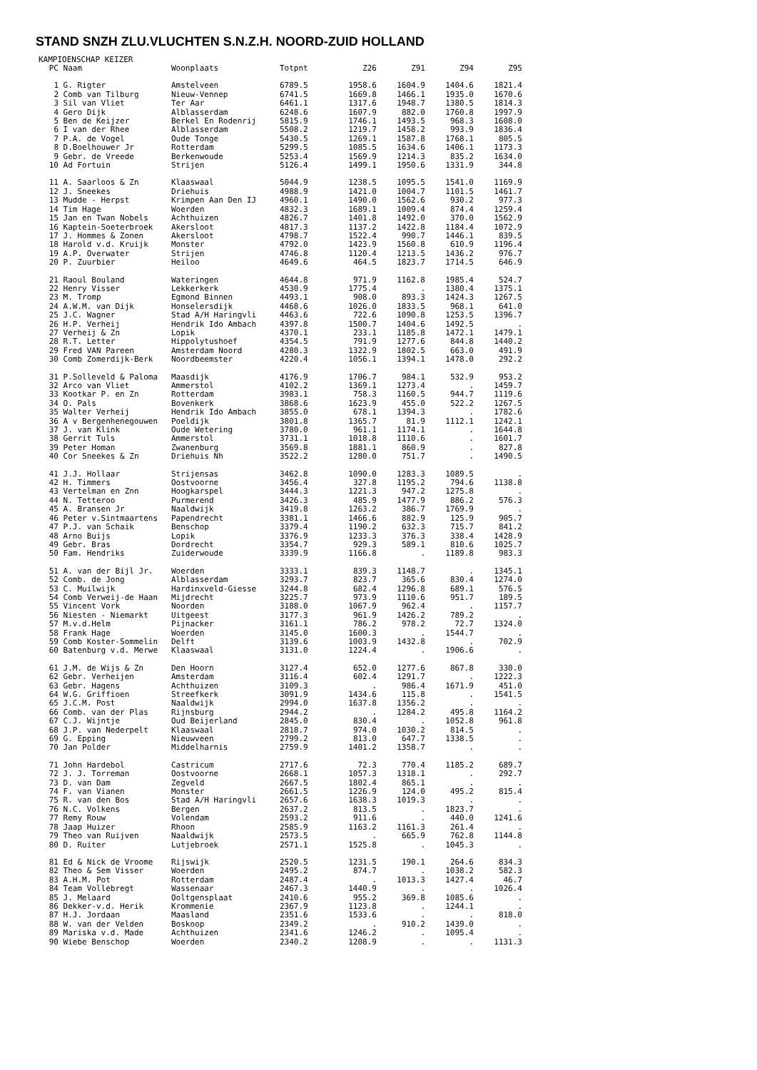STAND SNZH ZLU.VLUCHTEN S.N.Z.H. NOORD-ZUID HOLLAND
KAMPIOENSCHAP KEIZER
| PC | Naam | Woonplaats | Totpnt | Z26 | Z91 | Z94 | Z95 |
| --- | --- | --- | --- | --- | --- | --- | --- |
| 1 | G. Rigter | Amstelveen | 6789.5 | 1958.6 | 1604.9 | 1404.6 | 1821.4 |
| 2 | Comb van Tilburg | Nieuw-Vennep | 6741.5 | 1669.8 | 1466.1 | 1935.0 | 1670.6 |
| 3 | Sil van Vliet | Ter Aar | 6461.1 | 1317.6 | 1948.7 | 1380.5 | 1814.3 |
| 4 | Gero Dijk | Alblasserdam | 6248.6 | 1607.9 | 882.0 | 1760.8 | 1997.9 |
| 5 | Ben de Keijzer | Berkel En Rodenrij | 5815.9 | 1746.1 | 1493.5 | 968.3 | 1608.0 |
| 6 | I van der Rhee | Alblasserdam | 5508.2 | 1219.7 | 1458.2 | 993.9 | 1836.4 |
| 7 | P.A. de Vogel | Oude Tonge | 5430.5 | 1269.1 | 1587.8 | 1768.1 | 805.5 |
| 8 | D.Boelhouwer Jr | Rotterdam | 5299.5 | 1085.5 | 1634.6 | 1406.1 | 1173.3 |
| 9 | Gebr. de Vreede | Berkenwoude | 5253.4 | 1569.9 | 1214.3 | 835.2 | 1634.0 |
| 10 | Ad Fortuin | Strijen | 5126.4 | 1499.1 | 1950.6 | 1331.9 | 344.8 |
| 11 | A. Saarloos & Zn | Klaaswaal | 5044.9 | 1238.5 | 1095.5 | 1541.0 | 1169.9 |
| 12 | J. Sneekes | Driehuis | 4988.9 | 1421.0 | 1004.7 | 1101.5 | 1461.7 |
| 13 | Mudde - Herpst | Krimpen Aan Den IJ | 4960.1 | 1490.0 | 1562.6 | 930.2 | 977.3 |
| 14 | Tim Hage | Woerden | 4832.3 | 1689.1 | 1009.4 | 874.4 | 1259.4 |
| 15 | Jan en Twan Nobels | Achthuizen | 4826.7 | 1401.8 | 1492.0 | 370.0 | 1562.9 |
| 16 | Kaptein-Soeterbroek | Akersloot | 4817.3 | 1137.2 | 1422.8 | 1184.4 | 1072.9 |
| 17 | J. Hommes & Zonen | Akersloot | 4798.7 | 1522.4 | 990.7 | 1446.1 | 839.5 |
| 18 | Harold v.d. Kruijk | Monster | 4792.0 | 1423.9 | 1560.8 | 610.9 | 1196.4 |
| 19 | A.P. Overwater | Strijen | 4746.8 | 1120.4 | 1213.5 | 1436.2 | 976.7 |
| 20 | P. Zuurbier | Heiloo | 4649.6 | 464.5 | 1823.7 | 1714.5 | 646.9 |
| 21 | Raoul Bouland | Wateringen | 4644.8 | 971.9 | 1162.8 | 1985.4 | 524.7 |
| 22 | Henry Visser | Lekkerkerk | 4530.9 | 1775.4 | . | 1380.4 | 1375.1 |
| 23 | M. Tromp | Egmond Binnen | 4493.1 | 908.0 | 893.3 | 1424.3 | 1267.5 |
| 24 | A.W.M. van Dijk | Honselersdijk | 4468.6 | 1026.0 | 1833.5 | 968.1 | 641.0 |
| 25 | J.C. Wagner | Stad A/H Haringvli | 4463.6 | 722.6 | 1090.8 | 1253.5 | 1396.7 |
| 26 | H.P. Verheij | Hendrik Ido Ambach | 4397.8 | 1500.7 | 1404.6 | 1492.5 | . |
| 27 | Verheij & Zn | Lopik | 4370.1 | 233.1 | 1185.8 | 1472.1 | 1479.1 |
| 28 | R.T. Letter | Hippolytushoef | 4354.5 | 791.9 | 1277.6 | 844.8 | 1440.2 |
| 29 | Fred VAN Pareen | Amsterdam Noord | 4280.3 | 1322.9 | 1802.5 | 663.0 | 491.9 |
| 30 | Comb Zomerdijk-Berk | Noordbeemster | 4220.4 | 1056.1 | 1394.1 | 1478.0 | 292.2 |
| 31 | P.Solleveld & Paloma | Maasdijk | 4176.9 | 1706.7 | 984.1 | 532.9 | 953.2 |
| 32 | Arco van Vliet | Ammerstol | 4102.2 | 1369.1 | 1273.4 | . | 1459.7 |
| 33 | Kootkar P. en Zn | Rotterdam | 3983.1 | 758.3 | 1160.5 | 944.7 | 1119.6 |
| 34 | O. Pals | Bovenkerk | 3868.6 | 1623.9 | 455.0 | 522.2 | 1267.5 |
| 35 | Walter Verheij | Hendrik Ido Ambach | 3855.0 | 678.1 | 1394.3 | . | 1782.6 |
| 36 | A v Bergenhenegouwen | Poeldijk | 3801.8 | 1365.7 | 81.9 | 1112.1 | 1242.1 |
| 37 | J. van Klink | Oude Wetering | 3780.0 | 961.1 | 1174.1 | . | 1644.8 |
| 38 | Gerrit Tuls | Ammerstol | 3731.1 | 1018.8 | 1110.6 | . | 1601.7 |
| 39 | Peter Homan | Zwanenburg | 3569.8 | 1881.1 | 860.9 | . | 827.8 |
| 40 | Cor Sneekes & Zn | Driehuis Nh | 3522.2 | 1280.0 | 751.7 | . | 1490.5 |
| 41 | J.J. Hollaar | Strijensas | 3462.8 | 1090.0 | 1283.3 | 1089.5 | . |
| 42 | H. Timmers | Oostvoorne | 3456.4 | 327.8 | 1195.2 | 794.6 | 1138.8 |
| 43 | Vertelman en Znn | Hoogkarspel | 3444.3 | 1221.3 | 947.2 | 1275.8 | . |
| 44 | N. Tetteroo | Purmerend | 3426.3 | 485.9 | 1477.9 | 886.2 | 576.3 |
| 45 | A. Bransen Jr | Naaldwijk | 3419.8 | 1263.2 | 386.7 | 1769.9 | . |
| 46 | Peter v.Sintmaartens | Papendrecht | 3381.1 | 1466.6 | 882.9 | 125.9 | 905.7 |
| 47 | P.J. van Schaik | Benschop | 3379.4 | 1190.2 | 632.3 | 715.7 | 841.2 |
| 48 | Arno Buijs | Lopik | 3376.9 | 1233.3 | 376.3 | 338.4 | 1428.9 |
| 49 | Gebr. Bras | Dordrecht | 3354.7 | 929.3 | 589.1 | 810.6 | 1025.7 |
| 50 | Fam. Hendriks | Zuiderwoude | 3339.9 | 1166.8 | . | 1189.8 | 983.3 |
| 51 | A. van der Bijl Jr. | Woerden | 3333.1 | 839.3 | 1148.7 | . | 1345.1 |
| 52 | Comb. de Jong | Alblasserdam | 3293.7 | 823.7 | 365.6 | 830.4 | 1274.0 |
| 53 | C. Muilwijk | Hardinxveld-Giesse | 3244.8 | 682.4 | 1296.8 | 689.1 | 576.5 |
| 54 | Comb Verweij-de Haan | Mijdrecht | 3225.7 | 973.9 | 1110.6 | 951.7 | 189.5 |
| 55 | Vincent Vork | Noorden | 3188.0 | 1067.9 | 962.4 | . | 1157.7 |
| 56 | Niesten - Niemarkt | Uitgeest | 3177.3 | 961.9 | 1426.2 | 789.2 | . |
| 57 | M.v.d.Helm | Pijnacker | 3161.1 | 786.2 | 978.2 | 72.7 | 1324.0 |
| 58 | Frank Hage | Woerden | 3145.0 | 1600.3 | . | 1544.7 | . |
| 59 | Comb Koster-Sommelin | Delft | 3139.6 | 1003.9 | 1432.8 | . | 702.9 |
| 60 | Batenburg v.d. Merwe | Klaaswaal | 3131.0 | 1224.4 | . | 1906.6 | . |
| 61 | J.M. de Wijs & Zn | Den Hoorn | 3127.4 | 652.0 | 1277.6 | 867.8 | 330.0 |
| 62 | Gebr. Verheijen | Amsterdam | 3116.4 | 602.4 | 1291.7 | . | 1222.3 |
| 63 | Gebr. Hagens | Achthuizen | 3109.3 | . | 986.4 | 1671.9 | 451.0 |
| 64 | W.G. Griffioen | Streefkerk | 3091.9 | 1434.6 | 115.8 | . | 1541.5 |
| 65 | J.C.M. Post | Naaldwijk | 2994.0 | 1637.8 | 1356.2 | . | . |
| 66 | Comb. van der Plas | Rijnsburg | 2944.2 | . | 1284.2 | 495.8 | 1164.2 |
| 67 | C.J. Wijntje | Oud Beijerland | 2845.0 | 830.4 | . | 1052.8 | 961.8 |
| 68 | J.P. van Nederpelt | Klaaswaal | 2818.7 | 974.0 | 1030.2 | 814.5 | . |
| 69 | G. Epping | Nieuwveen | 2799.2 | 813.0 | 647.7 | 1338.5 | . |
| 70 | Jan Polder | Middelharnis | 2759.9 | 1401.2 | 1358.7 | . | . |
| 71 | John Hardebol | Castricum | 2717.6 | 72.3 | 770.4 | 1185.2 | 689.7 |
| 72 | J. J. Torreman | Oostvoorne | 2668.1 | 1057.3 | 1318.1 | . | 292.7 |
| 73 | D. van Dam | Zegveld | 2667.5 | 1802.4 | 865.1 | . | . |
| 74 | F. van Vianen | Monster | 2661.5 | 1226.9 | 124.0 | 495.2 | 815.4 |
| 75 | R. van den Bos | Stad A/H Haringvli | 2657.6 | 1638.3 | 1019.3 | . | . |
| 76 | N.C. Volkens | Bergen | 2637.2 | 813.5 | . | 1823.7 | . |
| 77 | Remy Rouw | Volendam | 2593.2 | 911.6 | . | 440.0 | 1241.6 |
| 78 | Jaap Huizer | Rhoon | 2585.9 | 1163.2 | 1161.3 | 261.4 | . |
| 79 | Theo van Ruijven | Naaldwijk | 2573.5 | . | 665.9 | 762.8 | 1144.8 |
| 80 | D. Ruiter | Lutjebroek | 2571.1 | 1525.8 | . | 1045.3 | . |
| 81 | Ed & Nick de Vroome | Rijswijk | 2520.5 | 1231.5 | 190.1 | 264.6 | 834.3 |
| 82 | Theo & Sem Visser | Woerden | 2495.2 | 874.7 | . | 1038.2 | 582.3 |
| 83 | A.H.M. Pot | Rotterdam | 2487.4 | . | 1013.3 | 1427.4 | 46.7 |
| 84 | Team Vollebregt | Wassenaar | 2467.3 | 1440.9 | . | . | 1026.4 |
| 85 | J. Melaard | Ooltgensplaat | 2410.6 | 955.2 | 369.8 | 1085.6 | . |
| 86 | Dekker-v.d. Herik | Krommenie | 2367.9 | 1123.8 | . | 1244.1 | . |
| 87 | H.J. Jordaan | Maasland | 2351.6 | 1533.6 | . | . | 818.0 |
| 88 | W. van der Velden | Boskoop | 2349.2 | . | 910.2 | 1439.0 | . |
| 89 | Mariska v.d. Made | Achthuizen | 2341.6 | 1246.2 | . | 1095.4 | . |
| 90 | Wiebe Benschop | Woerden | 2340.2 | 1208.9 | . | . | 1131.3 |